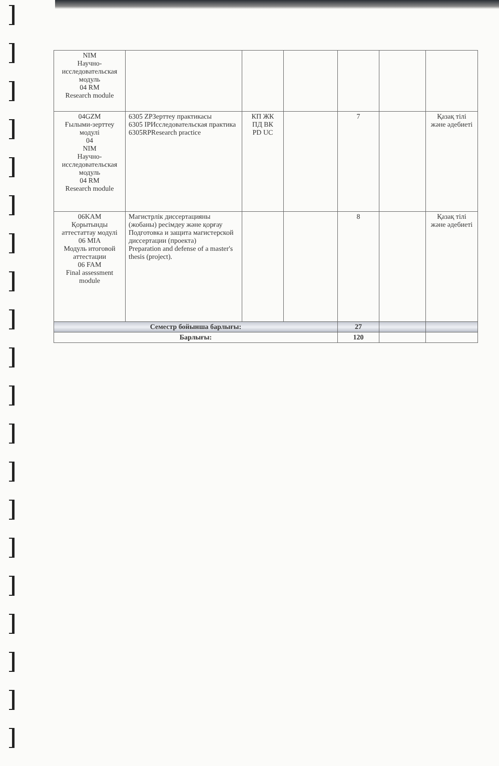| NIM Научно-исследовательская модуль 04 RM Research module | | | | | | |
| 04GZM Ғылыми-зерттеу модулі 04 NIM Научно-исследовательская модуль 04 RM Research module | 6305 ZPЗерттеу практикасы 6305 IPИсследовательская практика 6305RPResearch practice | КП ЖК ПД ВК PD UC | | 7 | | Қазақ тілі және әдебиеті |
| 06KAM Қорытынды аттестаттау модулі 06 MIA Модуль итоговой аттестации 06 FAM Final assessment module | Магистрлік диссертацияны (жобаны) ресімдеу және қорғау Подготовка и защита магистерской диссертации (проекта) Preparation and defense of a master's thesis (project). | | | 8 | | Қазақ тілі және әдебиеті |
| Семестр бойынша барлығы: | | | | 27 | | |
| Барлығы: | | | | 120 | | |